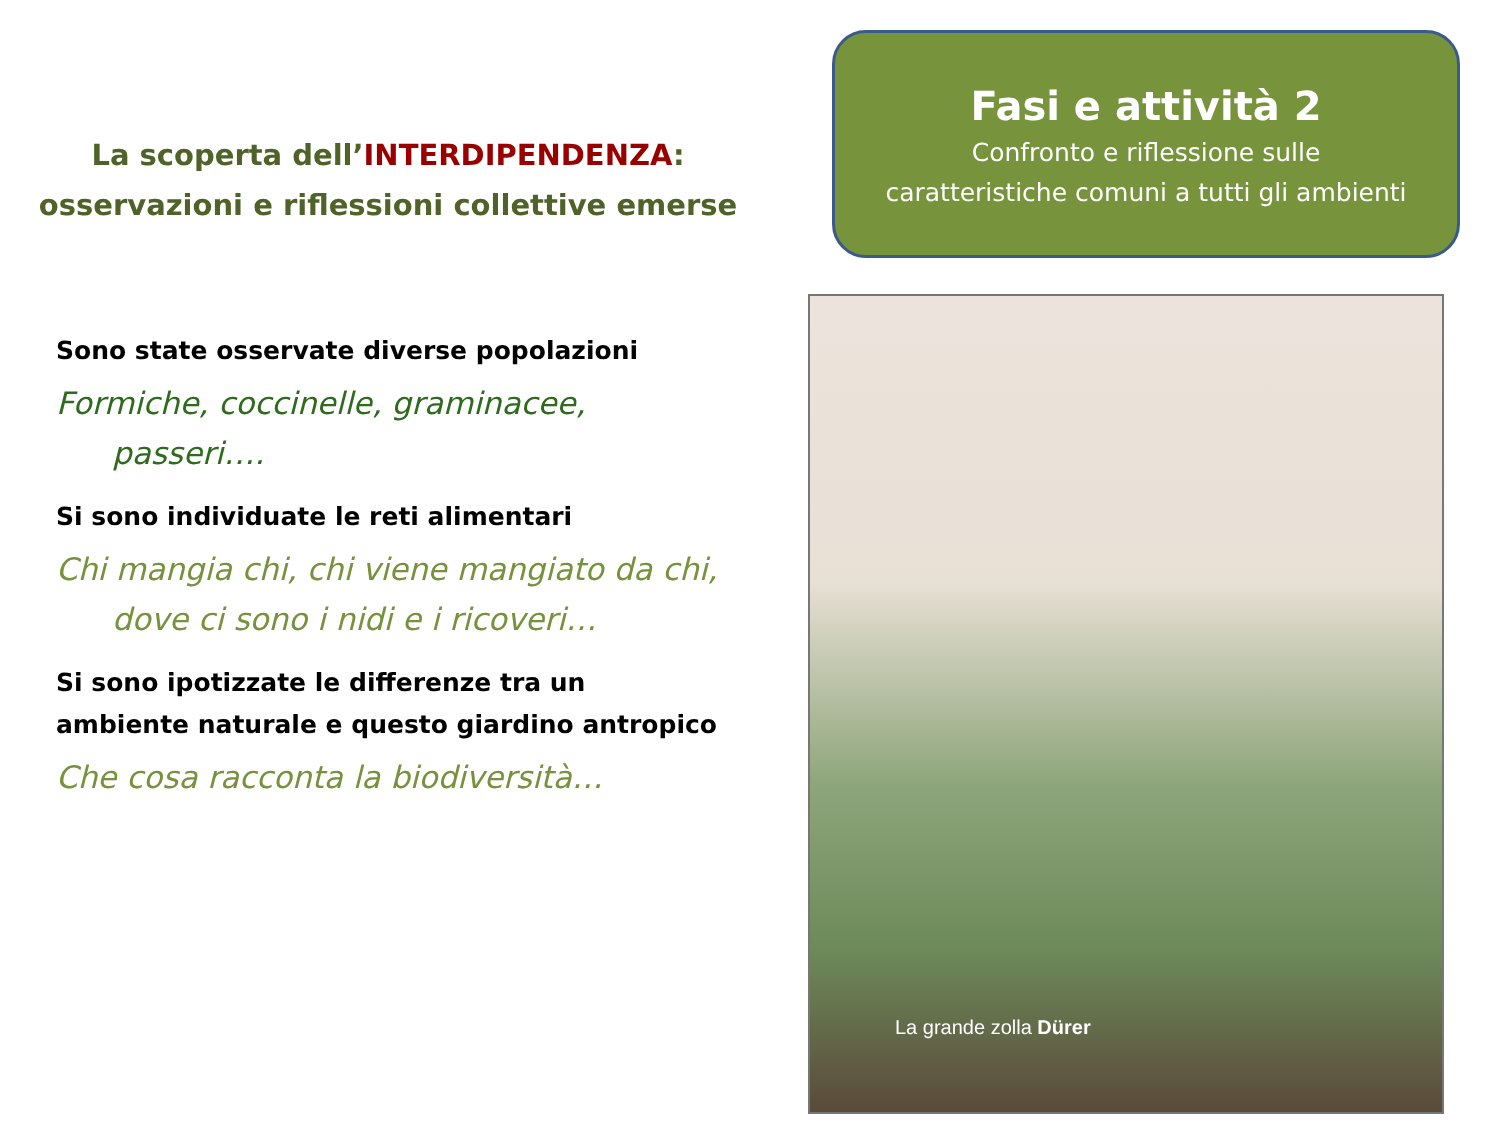La scoperta dell’INTERDIPENDENZA:
osservazioni e riflessioni collettive emerse
Sono state osservate diverse popolazioni
Formiche, coccinelle, graminacee, passeri….
Si sono individuate le reti alimentari
Chi mangia chi, chi viene mangiato da chi, dove ci sono i nidi e i ricoveri…
Si sono ipotizzate le differenze tra un ambiente naturale e questo giardino antropico
Che cosa racconta la biodiversità…
Fasi e attività 2
Confronto e riflessione sulle
caratteristiche comuni a tutti gli ambienti
La grande zolla Dürer